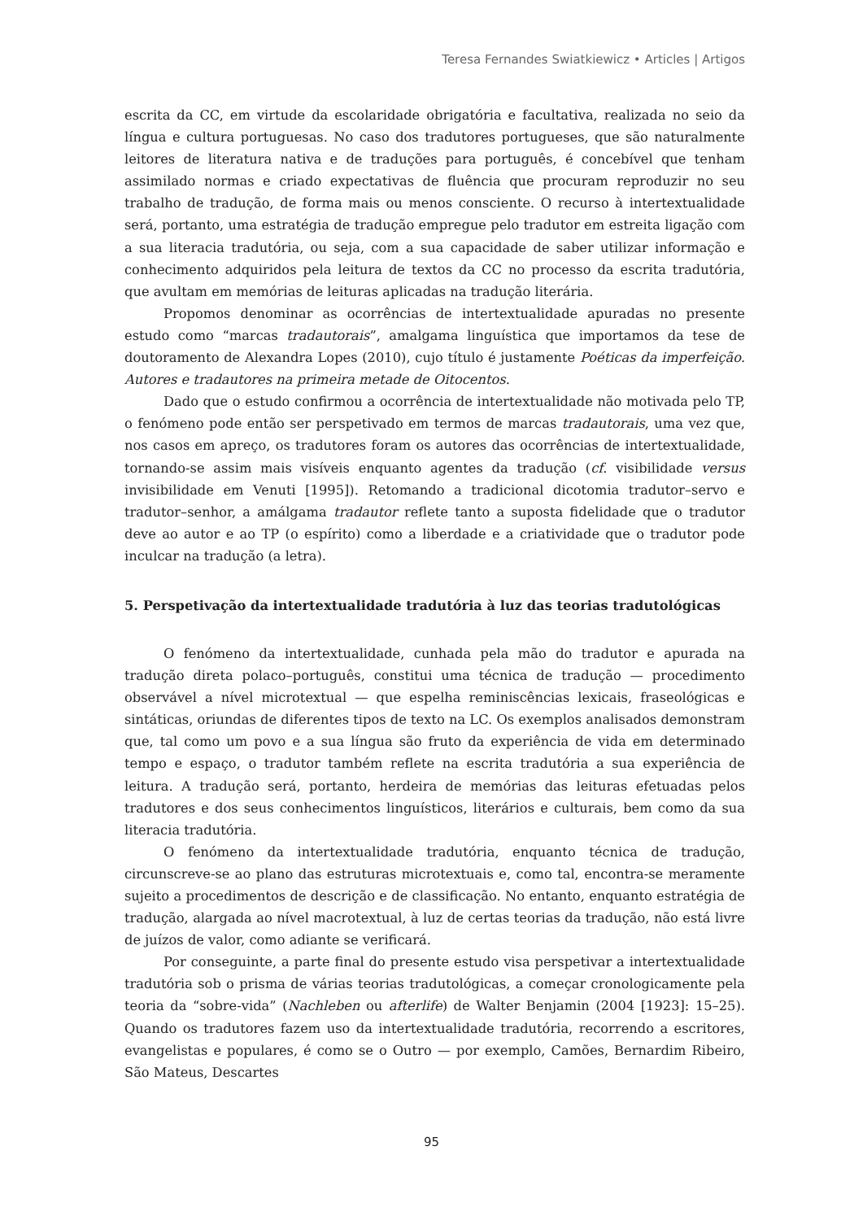Teresa Fernandes Swiatkiewicz • Articles | Artigos
escrita da CC, em virtude da escolaridade obrigatória e facultativa, realizada no seio da língua e cultura portuguesas. No caso dos tradutores portugueses, que são naturalmente leitores de literatura nativa e de traduções para português, é concebível que tenham assimilado normas e criado expectativas de fluência que procuram reproduzir no seu trabalho de tradução, de forma mais ou menos consciente. O recurso à intertextualidade será, portanto, uma estratégia de tradução empregue pelo tradutor em estreita ligação com a sua literacia tradutória, ou seja, com a sua capacidade de saber utilizar informação e conhecimento adquiridos pela leitura de textos da CC no processo da escrita tradutória, que avultam em memórias de leituras aplicadas na tradução literária.
Propomos denominar as ocorrências de intertextualidade apuradas no presente estudo como “marcas tradautorais”, amalgama linguística que importamos da tese de doutoramento de Alexandra Lopes (2010), cujo título é justamente Poéticas da imperfeição. Autores e tradautores na primeira metade de Oitocentos.
Dado que o estudo confirmou a ocorrência de intertextualidade não motivada pelo TP, o fenómeno pode então ser perspetivado em termos de marcas tradautorais, uma vez que, nos casos em apreço, os tradutores foram os autores das ocorrências de intertextualidade, tornando-se assim mais visíveis enquanto agentes da tradução (cf. visibilidade versus invisibilidade em Venuti [1995]). Retomando a tradicional dicotomia tradutor–servo e tradutor–senhor, a amálgama tradautor reflete tanto a suposta fidelidade que o tradutor deve ao autor e ao TP (o espírito) como a liberdade e a criatividade que o tradutor pode inculcar na tradução (a letra).
5. Perspetivação da intertextualidade tradutória à luz das teorias tradutológicas
O fenómeno da intertextualidade, cunhada pela mão do tradutor e apurada na tradução direta polaco–português, constitui uma técnica de tradução — procedimento observável a nível microtextual — que espelha reminiscências lexicais, fraseológicas e sintáticas, oriundas de diferentes tipos de texto na LC. Os exemplos analisados demonstram que, tal como um povo e a sua língua são fruto da experiência de vida em determinado tempo e espaço, o tradutor também reflete na escrita tradutória a sua experiência de leitura. A tradução será, portanto, herdeira de memórias das leituras efetuadas pelos tradutores e dos seus conhecimentos linguísticos, literários e culturais, bem como da sua literacia tradutória.
O fenómeno da intertextualidade tradutória, enquanto técnica de tradução, circunscreve-se ao plano das estruturas microtextuais e, como tal, encontra-se meramente sujeito a procedimentos de descrição e de classificação. No entanto, enquanto estratégia de tradução, alargada ao nível macrotextual, à luz de certas teorias da tradução, não está livre de juízos de valor, como adiante se verificará.
Por conseguinte, a parte final do presente estudo visa perspetivar a intertextualidade tradutória sob o prisma de várias teorias tradutológicas, a começar cronologicamente pela teoria da “sobre-vida” (Nachleben ou afterlife) de Walter Benjamin (2004 [1923]: 15–25). Quando os tradutores fazem uso da intertextualidade tradutória, recorrendo a escritores, evangelistas e populares, é como se o Outro — por exemplo, Camões, Bernardim Ribeiro, São Mateus, Descartes
95